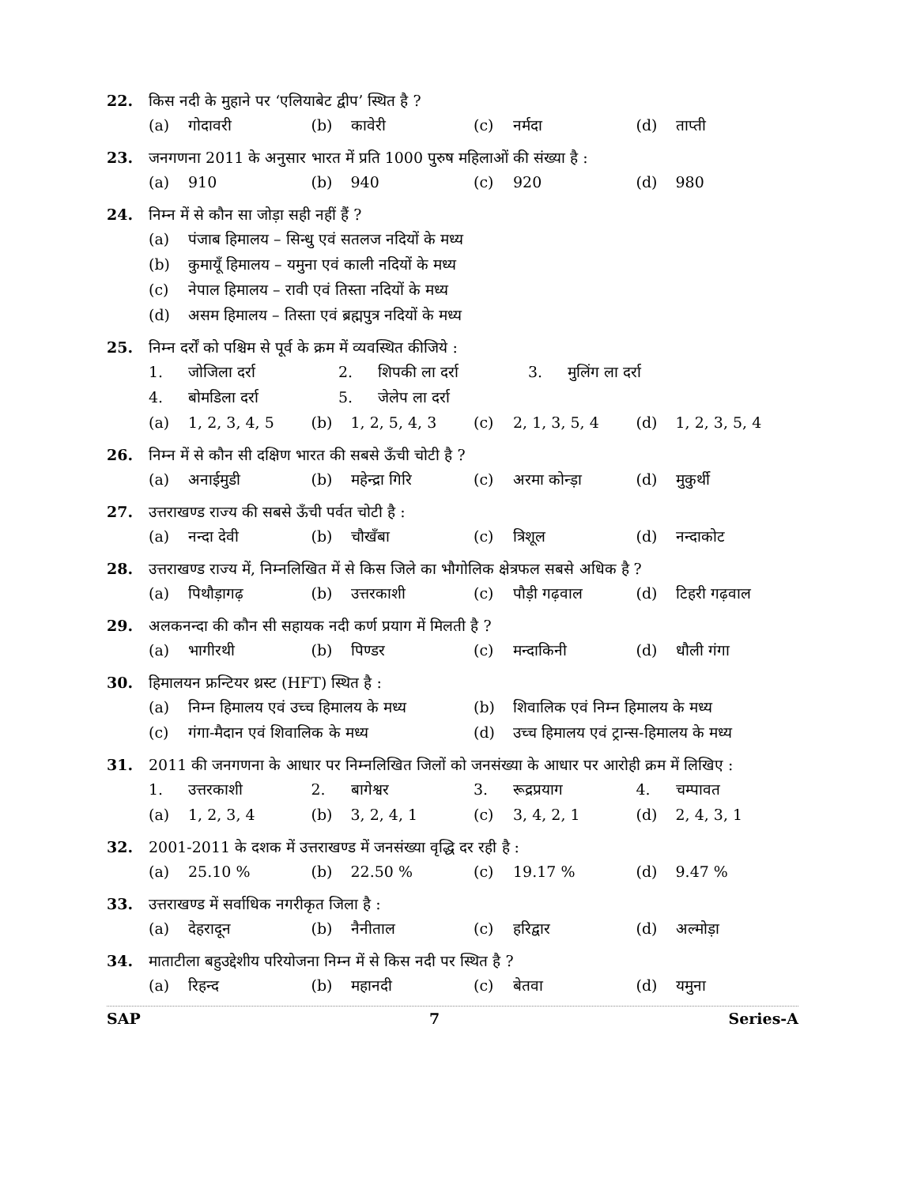22. किस नदी के मुहाने पर ‘एलियाबेट द्वीप’ स्थित है ?
(a) गोदावरी (b) कावेरी (c) नर्मदा (d) ताप्ती
23. जनगणना 2011 के अनुसार भारत में प्रति 1000 पुरुष महिलाओं की संख्या है :
(a) 910 (b) 940 (c) 920 (d) 980
24. निम्न में से कौन सा जोड़ा सही नहीं हैं ?
(a) पंजाब हिमालय – सिन्धु एवं सतलज नदियों के मध्य
(b) कुमायूँ हिमालय – यमुना एवं काली नदियों के मध्य
(c) नेपाल हिमालय – रावी एवं तिस्ता नदियों के मध्य
(d) असम हिमालय – तिस्ता एवं ब्रह्मपुत्र नदियों के मध्य
25. निम्न दर्रों को पश्चिम से पूर्व के क्रम में व्यवस्थित कीजिये :
1. जोजिला दर्रा 2. शिपकी ला दर्रा 3. मुलिंग ला दर्रा
4. बोमडिला दर्रा 5. जेलेप ला दर्रा
(a) 1, 2, 3, 4, 5 (b) 1, 2, 5, 4, 3 (c) 2, 1, 3, 5, 4 (d) 1, 2, 3, 5, 4
26. निम्न में से कौन सी दक्षिण भारत की सबसे ऊँची चोटी है ?
(a) अनाईमुडी (b) महेन्द्रा गिरि (c) अरमा कोन्ड़ा (d) मुकुर्थी
27. उत्तराखण्ड राज्य की सबसे ऊँची पर्वत चोटी है :
(a) नन्दा देवी (b) चौखँबा (c) त्रिशूल (d) नन्दाकोट
28. उत्तराखण्ड राज्य में, निम्नलिखित में से किस जिले का भौगोलिक क्षेत्रफल सबसे अधिक है ?
(a) पिथौड़ागढ़ (b) उत्तरकाशी (c) पौड़ी गढ़वाल (d) टिहरी गढ़वाल
29. अलकनन्दा की कौन सी सहायक नदी कर्ण प्रयाग में मिलती है ?
(a) भागीरथी (b) पिण्डर (c) मन्दाकिनी (d) धौली गंगा
30. हिमालयन फ्रन्टियर थ्रस्ट (HFT) स्थित है :
(a) निम्न हिमालय एवं उच्च हिमालय के मध्य
(b) शिवालिक एवं निम्न हिमालय के मध्य
(c) गंगा-मैदान एवं शिवालिक के मध्य (d) उच्च हिमालय एवं ट्रान्स-हिमालय के मध्य
31. 2011 की जनगणना के आधार पर निम्नलिखित जिलों को जनसंख्या के आधार पर आरोही क्रम में लिखिए :
1. उत्तरकाशी 2. बागेश्वर 3. रूद्रप्रयाग 4. चम्पावत
(a) 1, 2, 3, 4 (b) 3, 2, 4, 1 (c) 3, 4, 2, 1 (d) 2, 4, 3, 1
32. 2001-2011 के दशक में उत्तराखण्ड में जनसंख्या वृद्धि दर रही है :
(a) 25.10 % (b) 22.50 % (c) 19.17 % (d) 9.47 %
33. उत्तराखण्ड में सर्वाधिक नगरीकृत जिला है :
(a) देहरादून (b) नैनीताल (c) हरिद्वार (d) अल्मोड़ा
34. माताटीला बहुउद्देशीय परियोजना निम्न में से किस नदी पर स्थित है ?
(a) रिहन्द (b) महानदी (c) बेतवा (d) यमुना
SAP 7 Series-A